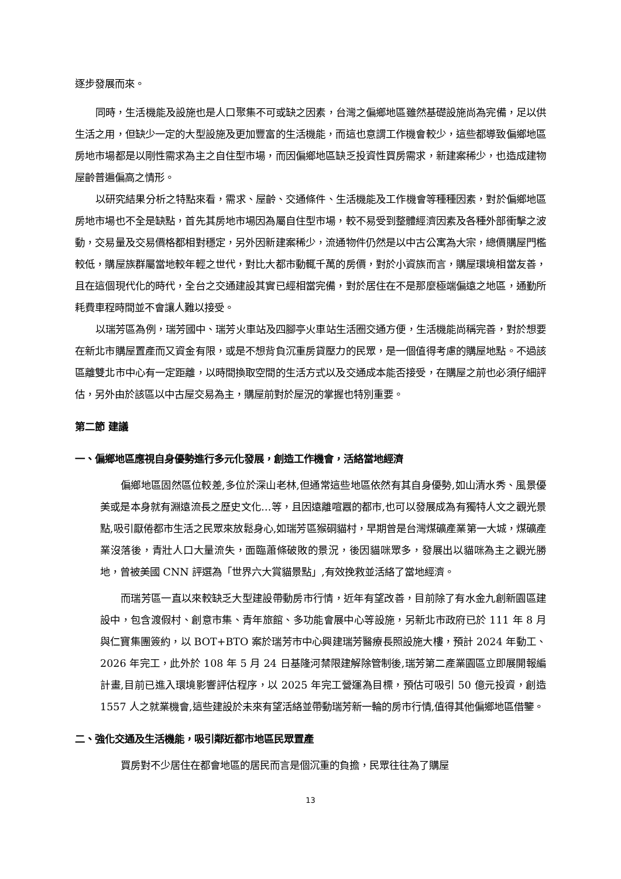逐步發展而來。
同時，生活機能及設施也是人口聚集不可或缺之因素，台灣之偏鄉地區雖然基礎設施尚為完備，足以供生活之用，但缺少一定的大型設施及更加豐富的生活機能，而這也意謂工作機會較少，這些都導致偏鄉地區房地市場都是以剛性需求為主之自住型市場，而因偏鄉地區缺乏投資性買房需求，新建案稀少，也造成建物屋齡普遍偏高之情形。
以研究結果分析之特點來看，需求、屋齡、交通條件、生活機能及工作機會等種種因素，對於偏鄉地區房地市場也不全是缺點，首先其房地市場因為屬自住型市場，較不易受到整體經濟因素及各種外部衝擊之波動，交易量及交易價格都相對穩定，另外因新建案稀少，流通物件仍然是以中古公寓為大宗，總價購屋門檻較低，購屋族群屬當地較年輕之世代，對比大都市動輒千萬的房價，對於小資族而言，購屋環境相當友善，且在這個現代化的時代，全台之交通建設其實已經相當完備，對於居住在不是那麼極端偏遠之地區，通勤所耗費車程時間並不會讓人難以接受。
以瑞芳區為例，瑞芳國中、瑞芳火車站及四腳亭火車站生活圈交通方便，生活機能尚稱完善，對於想要在新北市購屋置產而又資金有限，或是不想背負沉重房貸壓力的民眾，是一個值得考慮的購屋地點。不過該區離雙北市中心有一定距離，以時間換取空間的生活方式以及交通成本能否接受，在購屋之前也必須仔細評估，另外由於該區以中古屋交易為主，購屋前對於屋況的掌握也特別重要。
第二節 建議
一、偏鄉地區應視自身優勢進行多元化發展，創造工作機會，活絡當地經濟
偏鄉地區固然區位較差,多位於深山老林,但通常這些地區依然有其自身優勢,如山清水秀、風景優美或是本身就有淵遠流長之歷史文化…等，且因遠離喧囂的都市,也可以發展成為有獨特人文之觀光景點,吸引厭倦都市生活之民眾來放鬆身心,如瑞芳區猴硐貓村，早期曾是台灣煤礦產業第一大城，煤礦產業沒落後，青壯人口大量流失，面臨蕭條破敗的景況，後因貓咪眾多，發展出以貓咪為主之觀光勝地，曾被美國 CNN 評選為「世界六大賞貓景點」,有效挽救並活絡了當地經濟。
而瑞芳區一直以來較缺乏大型建設帶動房市行情，近年有望改善，目前除了有水金九創新園區建設中，包含渡假村、創意市集、青年旅館、多功能會展中心等設施，另新北市政府已於 111 年 8 月與仁寶集團簽約，以 BOT+BTO 案於瑞芳市中心興建瑞芳醫療長照設施大樓，預計 2024 年動工、2026 年完工，此外於 108 年 5 月 24 日基隆河禁限建解除管制後,瑞芳第二產業園區立即展開報編計畫,目前已進入環境影響評估程序，以 2025 年完工營運為目標，預估可吸引 50 億元投資，創造 1557 人之就業機會,這些建設於未來有望活絡並帶動瑞芳新一輪的房市行情,值得其他偏鄉地區借鑒。
二、強化交通及生活機能，吸引鄰近都市地區民眾置產
買房對不少居住在都會地區的居民而言是個沉重的負擔，民眾往往為了購屋
13